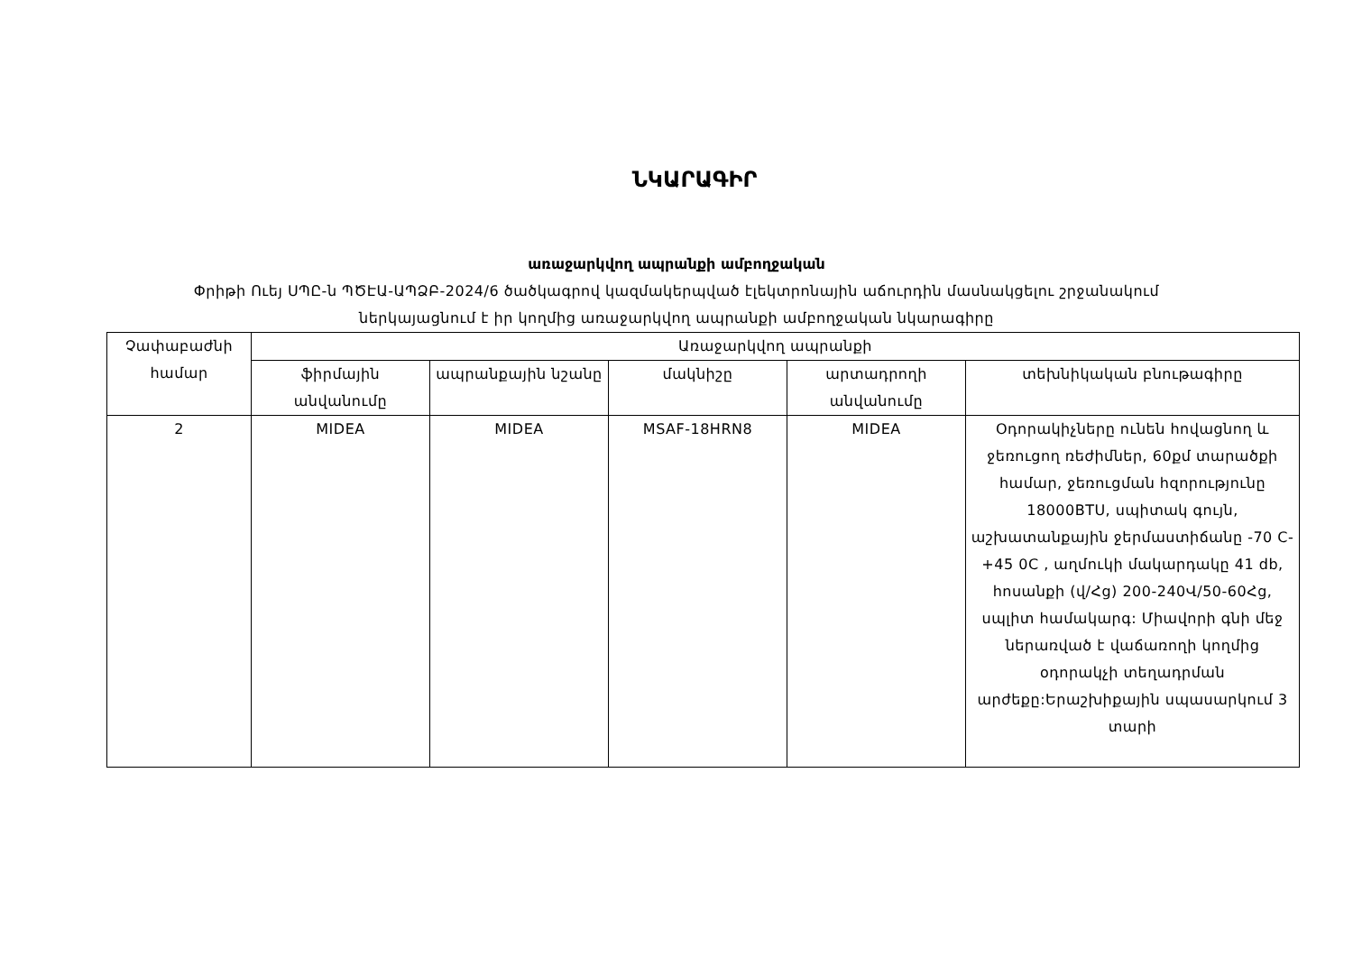ՆԿԱՐԱԳԻՐ
առաջարկվող ապրանքի ամբողջական
Փրիթի Ուեյ ՍՊԸ-ն ՊԾԷԱ-ԱՊՁԲ-2024/6 ծածկագրով կազմակերպված էլեկտրոնային աճուրդին մասնակցելու շրջանակում ներկայացնում է իր կողմից առաջարկվող ապրանքի ամբողջական նկարագիրը
| Չափաբաժնի համար | Առաջարկվող ապրանքի | | | | |
| --- | --- | --- | --- | --- | --- |
| | ֆիրմային անվանումը | ապրանքային նշանը | մակնիշը | արտադրողի անվանումը | տեխնիկական բնութագիրը |
| 2 | MIDEA | MIDEA | MSAF-18HRN8 | MIDEA | Օդորակիչները ունեն հովացնող և ջեռուցող ռեժիմներ, 60քմ տարածքի համար, ջեռուցման հզորությունը 18000BTU, սպիտակ գույն, աշխատանքային ջերմաստիճանը -70 C-+45 0C , աղմուկի մակարդակը 41 db, հոսանքի (վ/Հց) 200-240Վ/50-60Հց, սպլիտ համակարգ: Միավորի գնի մեջ ներառված է վաճառողի կողմից օդորակչի տեղադրման արժեքը:Երաշխիքային սպասարկում 3 տարի |